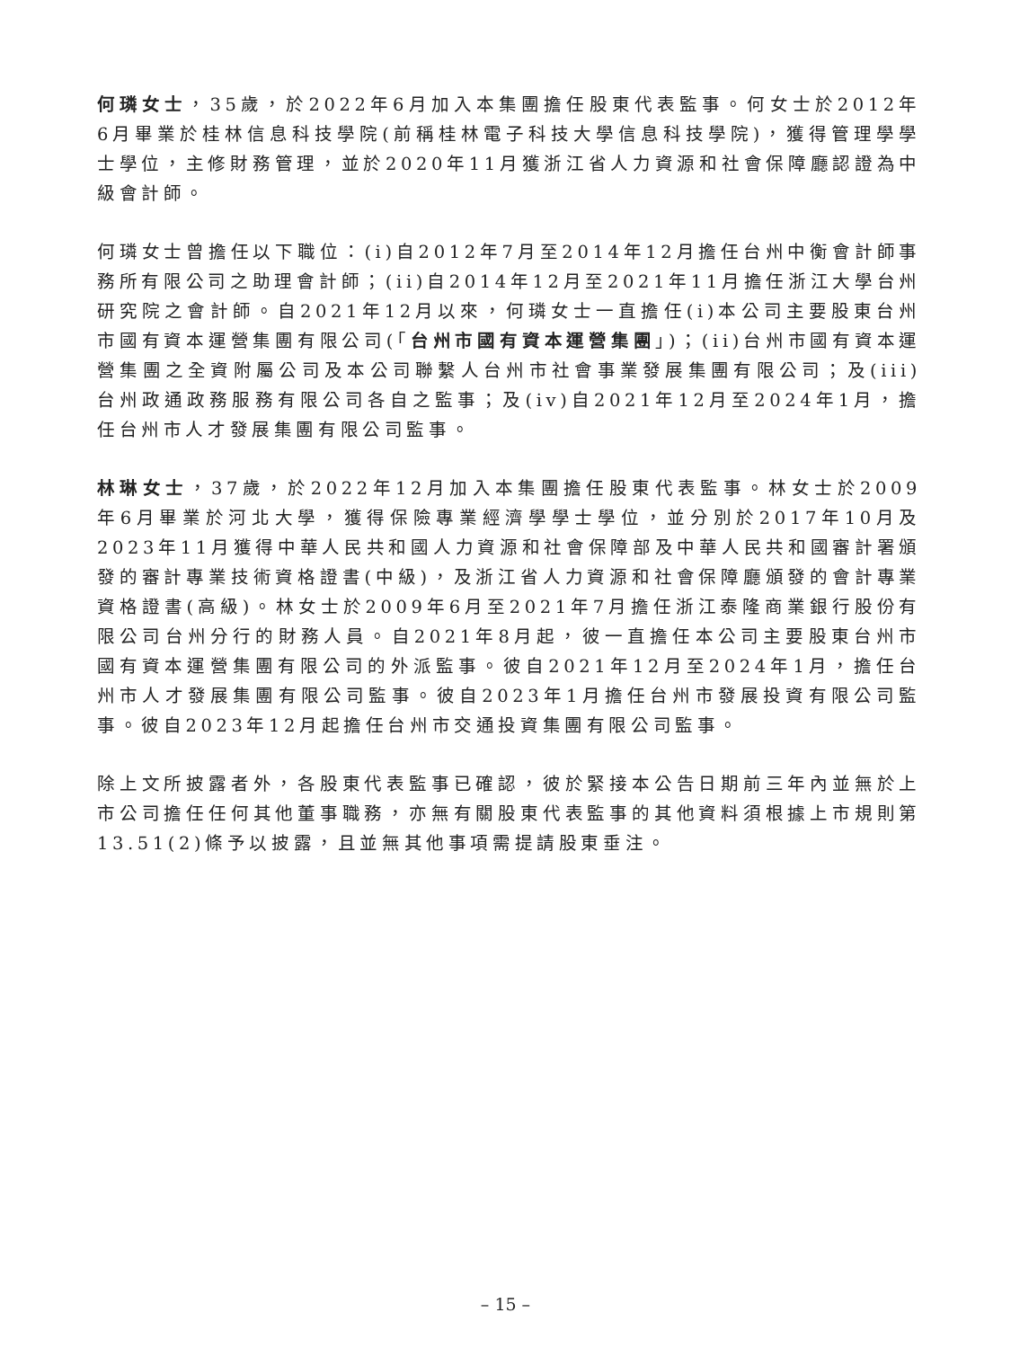何璘女士，35歲，於2022年6月加入本集團擔任股東代表監事。何女士於2012年6月畢業於桂林信息科技學院(前稱桂林電子科技大學信息科技學院)，獲得管理學學士學位，主修財務管理，並於2020年11月獲浙江省人力資源和社會保障廳認證為中級會計師。
何璘女士曾擔任以下職位：(i)自2012年7月至2014年12月擔任台州中衡會計師事務所有限公司之助理會計師；(ii)自2014年12月至2021年11月擔任浙江大學台州研究院之會計師。自2021年12月以來，何璘女士一直擔任(i)本公司主要股東台州市國有資本運營集團有限公司(「台州市國有資本運營集團」)；(ii)台州市國有資本運營集團之全資附屬公司及本公司聯繫人台州市社會事業發展集團有限公司；及(iii)台州政通政務服務有限公司各自之監事；及(iv)自2021年12月至2024年1月，擔任台州市人才發展集團有限公司監事。
林琳女士，37歲，於2022年12月加入本集團擔任股東代表監事。林女士於2009年6月畢業於河北大學，獲得保險專業經濟學學士學位，並分別於2017年10月及2023年11月獲得中華人民共和國人力資源和社會保障部及中華人民共和國審計署頒發的審計專業技術資格證書(中級)，及浙江省人力資源和社會保障廳頒發的會計專業資格證書(高級)。林女士於2009年6月至2021年7月擔任浙江泰隆商業銀行股份有限公司台州分行的財務人員。自2021年8月起，彼一直擔任本公司主要股東台州市國有資本運營集團有限公司的外派監事。彼自2021年12月至2024年1月，擔任台州市人才發展集團有限公司監事。彼自2023年1月擔任台州市發展投資有限公司監事。彼自2023年12月起擔任台州市交通投資集團有限公司監事。
除上文所披露者外，各股東代表監事已確認，彼於緊接本公告日期前三年內並無於上市公司擔任任何其他董事職務，亦無有關股東代表監事的其他資料須根據上市規則第13.51(2)條予以披露，且並無其他事項需提請股東垂注。
– 15 –